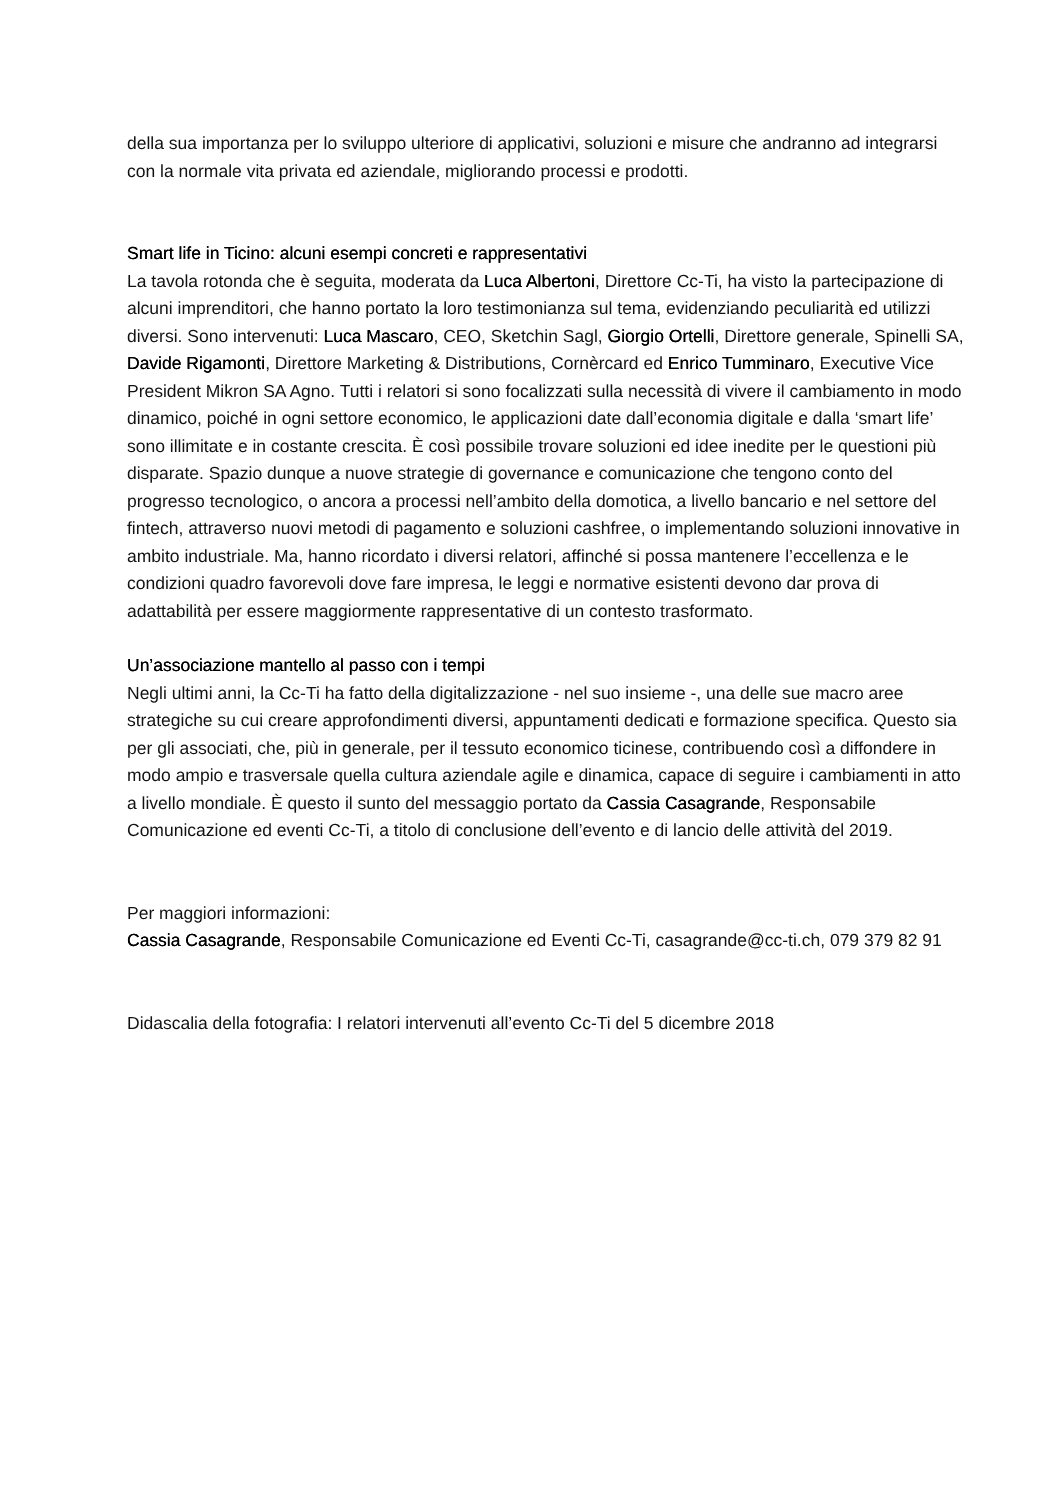della sua importanza per lo sviluppo ulteriore di applicativi, soluzioni e misure che andranno ad integrarsi con la normale vita privata ed aziendale, migliorando processi e prodotti.
Smart life in Ticino: alcuni esempi concreti e rappresentativi
La tavola rotonda che è seguita, moderata da Luca Albertoni, Direttore Cc-Ti, ha visto la partecipazione di alcuni imprenditori, che hanno portato la loro testimonianza sul tema, evidenziando peculiarità ed utilizzi diversi. Sono intervenuti: Luca Mascaro, CEO, Sketchin Sagl, Giorgio Ortelli, Direttore generale, Spinelli SA, Davide Rigamonti, Direttore Marketing & Distributions, Cornèrcard ed Enrico Tumminaro, Executive Vice President Mikron SA Agno. Tutti i relatori si sono focalizzati sulla necessità di vivere il cambiamento in modo dinamico, poiché in ogni settore economico, le applicazioni date dall’economia digitale e dalla ‘smart life’ sono illimitate e in costante crescita. È così possibile trovare soluzioni ed idee inedite per le questioni più disparate. Spazio dunque a nuove strategie di governance e comunicazione che tengono conto del progresso tecnologico, o ancora a processi nell’ambito della domotica, a livello bancario e nel settore del fintech, attraverso nuovi metodi di pagamento e soluzioni cashfree, o implementando soluzioni innovative in ambito industriale. Ma, hanno ricordato i diversi relatori, affinché si possa mantenere l’eccellenza e le condizioni quadro favorevoli dove fare impresa, le leggi e normative esistenti devono dar prova di adattabilità per essere maggiormente rappresentative di un contesto trasformato.
Un’associazione mantello al passo con i tempi
Negli ultimi anni, la Cc-Ti ha fatto della digitalizzazione - nel suo insieme -, una delle sue macro aree strategiche su cui creare approfondimenti diversi, appuntamenti dedicati e formazione specifica. Questo sia per gli associati, che, più in generale, per il tessuto economico ticinese, contribuendo così a diffondere in modo ampio e trasversale quella cultura aziendale agile e dinamica, capace di seguire i cambiamenti in atto a livello mondiale. È questo il sunto del messaggio portato da Cassia Casagrande, Responsabile Comunicazione ed eventi Cc-Ti, a titolo di conclusione dell’evento e di lancio delle attività del 2019.
Per maggiori informazioni:
Cassia Casagrande, Responsabile Comunicazione ed Eventi Cc-Ti, casagrande@cc-ti.ch, 079 379 82 91
Didascalia della fotografia: I relatori intervenuti all’evento Cc-Ti del 5 dicembre 2018